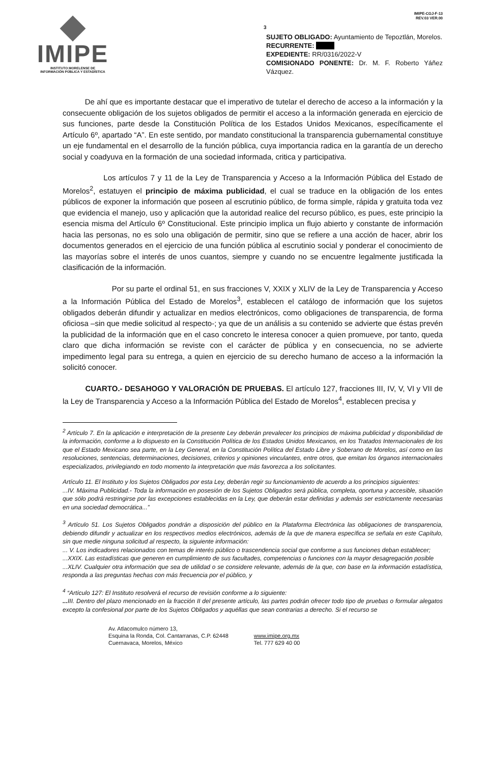IMIPE
INSTITUTO MORELENSE DE
INFORMACIÓN PÚBLICA Y ESTADÍSTICA
3
IMIPE-CGJ-F-13
REV.03 VER.00
SUJETO OBLIGADO: Ayuntamiento de Tepoztlán, Morelos.
RECURRENTE:
EXPEDIENTE: RR/0316/2022-V
COMISIONADO PONENTE: Dr. M. F. Roberto Yáñez Vázquez.
De ahí que es importante destacar que el imperativo de tutelar el derecho de acceso a la información y la consecuente obligación de los sujetos obligados de permitir el acceso a la información generada en ejercicio de sus funciones, parte desde la Constitución Política de los Estados Unidos Mexicanos, específicamente el Artículo 6º, apartado “A”. En este sentido, por mandato constitucional la transparencia gubernamental constituye un eje fundamental en el desarrollo de la función pública, cuya importancia radica en la garantía de un derecho social y coadyuva en la formación de una sociedad informada, critica y participativa.
Los artículos 7 y 11 de la Ley de Transparencia y Acceso a la Información Pública del Estado de Morelos<sup>2</sup>, estatuyen el principio de máxima publicidad, el cual se traduce en la obligación de los entes públicos de exponer la información que poseen al escrutinio público, de forma simple, rápida y gratuita toda vez que evidencia el manejo, uso y aplicación que la autoridad realice del recurso público, es pues, este principio la esencia misma del Artículo 6º Constitucional. Este principio implica un flujo abierto y constante de información hacia las personas, no es solo una obligación de permitir, sino que se refiere a una acción de hacer, abrir los documentos generados en el ejercicio de una función pública al escrutinio social y ponderar el conocimiento de las mayorías sobre el interés de unos cuantos, siempre y cuando no se encuentre legalmente justificada la clasificación de la información.
Por su parte el ordinal 51, en sus fracciones V, XXIX y XLIV de la Ley de Transparencia y Acceso a la Información Pública del Estado de Morelos<sup>3</sup>, establecen el catálogo de información que los sujetos obligados deberán difundir y actualizar en medios electrónicos, como obligaciones de transparencia, de forma oficiosa –sin que medie solicitud al respecto-; ya que de un análisis a su contenido se advierte que éstas prevén la publicidad de la información que en el caso concreto le interesa conocer a quien promueve, por tanto, queda claro que dicha información se reviste con el carácter de pública y en consecuencia, no se advierte impedimento legal para su entrega, a quien en ejercicio de su derecho humano de acceso a la información la solicitó conocer.
CUARTO.- DESAHOGO Y VALORACIÓN DE PRUEBAS. El artículo 127, fracciones III, IV, V, VI y VII de la Ley de Transparencia y Acceso a la Información Pública del Estado de Morelos<sup>4</sup>, establecen precisa y
<sup>2</sup> Artículo 7. En la aplicación e interpretación de la presente Ley deberán prevalecer los principios de máxima publicidad y disponibilidad de la información, conforme a lo dispuesto en la Constitución Política de los Estados Unidos Mexicanos, en los Tratados Internacionales de los que el Estado Mexicano sea parte, en la Ley General, en la Constitución Política del Estado Libre y Soberano de Morelos, así como en las resoluciones, sentencias, determinaciones, decisiones, criterios y opiniones vinculantes, entre otros, que emitan los órganos internacionales especializados, privilegiando en todo momento la interpretación que más favorezca a los solicitantes.
Artículo 11. El Instituto y los Sujetos Obligados por esta Ley, deberán regir su funcionamiento de acuerdo a los principios siguientes:
...IV. Máxima Publicidad.- Toda la información en posesión de los Sujetos Obligados será pública, completa, oportuna y accesible, situación que sólo podrá restringirse por las excepciones establecidas en la Ley, que deberán estar definidas y además ser estrictamente necesarias en una sociedad democrática...”
<sup>3</sup> Artículo 51. Los Sujetos Obligados pondrán a disposición del público en la Plataforma Electrónica las obligaciones de transparencia, debiendo difundir y actualizar en los respectivos medios electrónicos, además de la que de manera específica se señala en este Capítulo, sin que medie ninguna solicitud al respecto, la siguiente información:
... V. Los indicadores relacionados con temas de interés público o trascendencia social que conforme a sus funciones deban establecer;
...XXIX. Las estadísticas que generen en cumplimiento de sus facultades, competencias o funciones con la mayor desagregación posible
...XLIV. Cualquier otra información que sea de utilidad o se considere relevante, además de la que, con base en la información estadística, responda a las preguntas hechas con más frecuencia por el público, y
<sup>4</sup> “Artículo 127: El Instituto resolverá el recurso de revisión conforme a lo siguiente:
... III. Dentro del plazo mencionado en la fracción II del presente artículo, las partes podrán ofrecer todo tipo de pruebas o formular alegatos excepto la confesional por parte de los Sujetos Obligados y aquéllas que sean contrarias a derecho. Si el recurso se
Av. Atlacomulco número 13,
Esquina la Ronda, Col. Cantarranas, C.P. 62448
Cuernavaca, Morelos, México
www.imipe.org.mx
Tel. 777 629 40 00